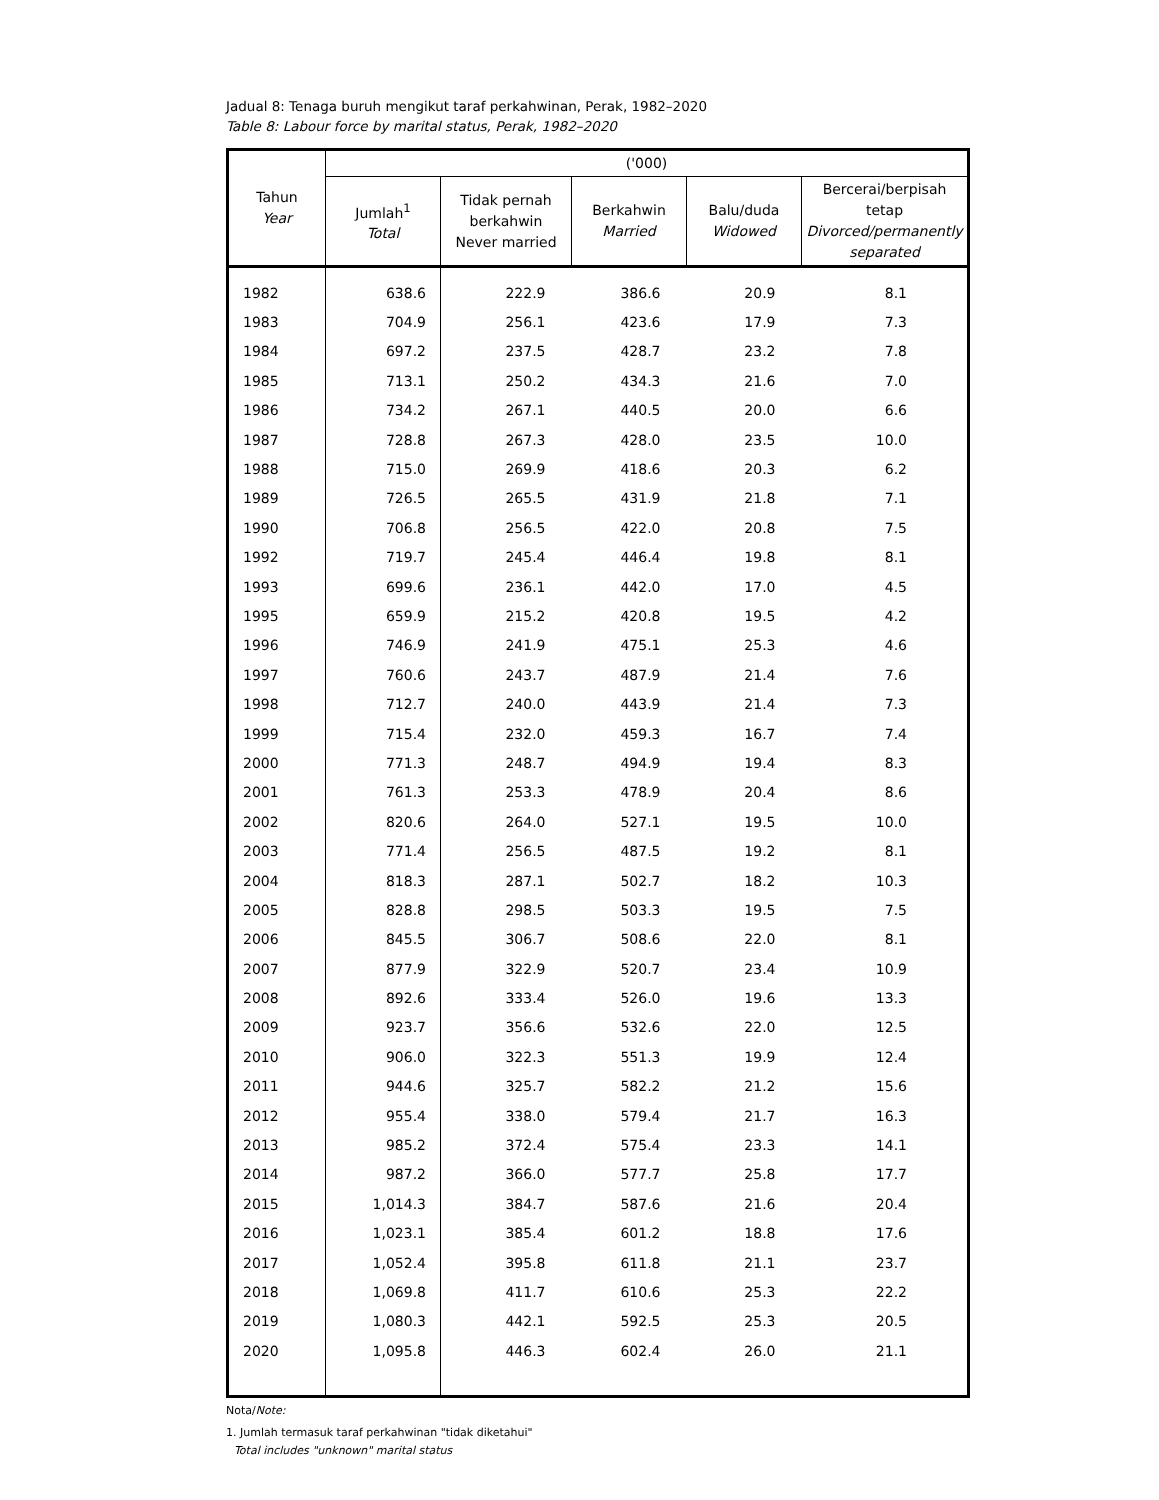Jadual 8: Tenaga buruh mengikut taraf perkahwinan, Perak, 1982–2020
Table 8: Labour force by marital status, Perak, 1982–2020
| Tahun Year | ('000) | | | | |
| --- | --- | --- | --- | --- | --- |
| | Jumlah<sup>1</sup> Total | Tidak pernah berkahwin Never married | Berkahwin Married | Balu/duda Widowed | Bercerai/berpisah tetap Divorced/permanently separated |
| 1982 | 638.6 | 222.9 | 386.6 | 20.9 | 8.1 |
| 1983 | 704.9 | 256.1 | 423.6 | 17.9 | 7.3 |
| 1984 | 697.2 | 237.5 | 428.7 | 23.2 | 7.8 |
| 1985 | 713.1 | 250.2 | 434.3 | 21.6 | 7.0 |
| 1986 | 734.2 | 267.1 | 440.5 | 20.0 | 6.6 |
| 1987 | 728.8 | 267.3 | 428.0 | 23.5 | 10.0 |
| 1988 | 715.0 | 269.9 | 418.6 | 20.3 | 6.2 |
| 1989 | 726.5 | 265.5 | 431.9 | 21.8 | 7.1 |
| 1990 | 706.8 | 256.5 | 422.0 | 20.8 | 7.5 |
| 1992 | 719.7 | 245.4 | 446.4 | 19.8 | 8.1 |
| 1993 | 699.6 | 236.1 | 442.0 | 17.0 | 4.5 |
| 1995 | 659.9 | 215.2 | 420.8 | 19.5 | 4.2 |
| 1996 | 746.9 | 241.9 | 475.1 | 25.3 | 4.6 |
| 1997 | 760.6 | 243.7 | 487.9 | 21.4 | 7.6 |
| 1998 | 712.7 | 240.0 | 443.9 | 21.4 | 7.3 |
| 1999 | 715.4 | 232.0 | 459.3 | 16.7 | 7.4 |
| 2000 | 771.3 | 248.7 | 494.9 | 19.4 | 8.3 |
| 2001 | 761.3 | 253.3 | 478.9 | 20.4 | 8.6 |
| 2002 | 820.6 | 264.0 | 527.1 | 19.5 | 10.0 |
| 2003 | 771.4 | 256.5 | 487.5 | 19.2 | 8.1 |
| 2004 | 818.3 | 287.1 | 502.7 | 18.2 | 10.3 |
| 2005 | 828.8 | 298.5 | 503.3 | 19.5 | 7.5 |
| 2006 | 845.5 | 306.7 | 508.6 | 22.0 | 8.1 |
| 2007 | 877.9 | 322.9 | 520.7 | 23.4 | 10.9 |
| 2008 | 892.6 | 333.4 | 526.0 | 19.6 | 13.3 |
| 2009 | 923.7 | 356.6 | 532.6 | 22.0 | 12.5 |
| 2010 | 906.0 | 322.3 | 551.3 | 19.9 | 12.4 |
| 2011 | 944.6 | 325.7 | 582.2 | 21.2 | 15.6 |
| 2012 | 955.4 | 338.0 | 579.4 | 21.7 | 16.3 |
| 2013 | 985.2 | 372.4 | 575.4 | 23.3 | 14.1 |
| 2014 | 987.2 | 366.0 | 577.7 | 25.8 | 17.7 |
| 2015 | 1,014.3 | 384.7 | 587.6 | 21.6 | 20.4 |
| 2016 | 1,023.1 | 385.4 | 601.2 | 18.8 | 17.6 |
| 2017 | 1,052.4 | 395.8 | 611.8 | 21.1 | 23.7 |
| 2018 | 1,069.8 | 411.7 | 610.6 | 25.3 | 22.2 |
| 2019 | 1,080.3 | 442.1 | 592.5 | 25.3 | 20.5 |
| 2020 | 1,095.8 | 446.3 | 602.4 | 26.0 | 21.1 |
Nota/Note:
1. Jumlah termasuk taraf perkahwinan "tidak diketahui"
Total includes "unknown" marital status